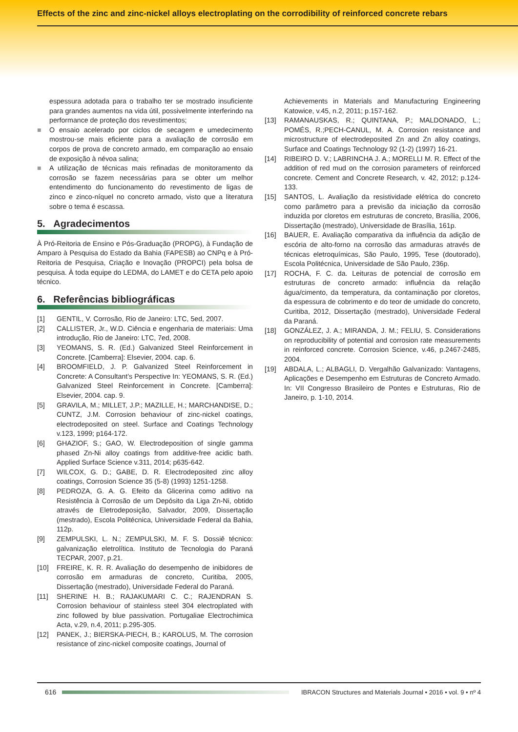Effects of the zinc and zinc-nickel alloys electroplating on the corrodibility of reinforced concrete rebars
espessura adotada para o trabalho ter se mostrado insuficiente para grandes aumentos na vida útil, possivelmente interferindo na performance de proteção dos revestimentos;
■ O ensaio acelerado por ciclos de secagem e umedecimento mostrou-se mais eficiente para a avaliação de corrosão em corpos de prova de concreto armado, em comparação ao ensaio de exposição à névoa salina;
■ A utilização de técnicas mais refinadas de monitoramento da corrosão se fazem necessárias para se obter um melhor entendimento do funcionamento do revestimento de ligas de zinco e zinco-níquel no concreto armado, visto que a literatura sobre o tema é escassa.
5. Agradecimentos
À Pró-Reitoria de Ensino e Pós-Graduação (PROPG), à Fundação de Amparo à Pesquisa do Estado da Bahia (FAPESB) ao CNPq e à Pró-Reitoria de Pesquisa, Criação e Inovação (PROPCI) pela bolsa de pesquisa. À toda equipe do LEDMA, do LAMET e do CETA pelo apoio técnico.
6. Referências bibliográficas
[1] GENTIL, V. Corrosão, Rio de Janeiro: LTC, 5ed, 2007.
[2] CALLISTER, Jr., W.D. Ciência e engenharia de materiais: Uma introdução, Rio de Janeiro: LTC, 7ed, 2008.
[3] YEOMANS, S. R. (Ed.) Galvanized Steel Reinforcement in Concrete. [Camberra]: Elsevier, 2004. cap. 6.
[4] BROOMFIELD, J. P. Galvanized Steel Reinforcement in Concrete: A Consultant’s Perspective In: YEOMANS, S. R. (Ed.) Galvanized Steel Reinforcement in Concrete. [Camberra]: Elsevier, 2004. cap. 9.
[5] GRAVILA, M.; MILLET, J.P.; MAZILLE, H.; MARCHANDISE, D.; CUNTZ, J.M. Corrosion behaviour of zinc-nickel coatings, electrodeposited on steel. Surface and Coatings Technology v.123, 1999; p164-172.
[6] GHAZIOF, S.; GAO, W. Electrodeposition of single gamma phased Zn-Ni alloy coatings from additive-free acidic bath. Applied Surface Science v.311, 2014; p635-642.
[7] WILCOX, G. D.; GABE, D. R. Electrodeposited zinc alloy coatings, Corrosion Science 35 (5-8) (1993) 1251-1258.
[8] PEDROZA, G. A. G. Efeito da Glicerina como aditivo na Resistência à Corrosão de um Depósito da Liga Zn-Ni, obtido através de Eletrodeposição, Salvador, 2009, Dissertação (mestrado), Escola Politécnica, Universidade Federal da Bahia, 112p.
[9] ZEMPULSKI, L. N.; ZEMPULSKI, M. F. S. Dossiê técnico: galvanização eletrolítica. Instituto de Tecnologia do Paraná TECPAR, 2007, p.21.
[10] FREIRE, K. R. R. Avaliação do desempenho de inibidores de corrosão em armaduras de concreto, Curitiba, 2005, Dissertação (mestrado), Universidade Federal do Paraná.
[11] SHERINE H. B.; RAJAKUMARI C. C.; RAJENDRAN S. Corrosion behaviour of stainless steel 304 electroplated with zinc followed by blue passivation. Portugaliae Electrochimica Acta, v.29, n.4, 2011; p.295-305.
[12] PANEK, J.; BIERSKA-PIECH, B.; KAROLUS, M. The corrosion resistance of zinc-nickel composite coatings, Journal of
Achievements in Materials and Manufacturing Engineering Katowice, v.45, n.2, 2011; p.157-162.
[13] RAMANAUSKAS, R.; QUINTANA, P.; MALDONADO, L.; POMÉS, R.;PECH-CANUL, M. A. Corrosion resistance and microstructure of electrodeposited Zn and Zn alloy coatings, Surface and Coatings Technology 92 (1-2) (1997) 16-21.
[14] RIBEIRO D. V.; LABRINCHA J. A.; MORELLI M. R. Effect of the addition of red mud on the corrosion parameters of reinforced concrete. Cement and Concrete Research, v. 42, 2012; p.124-133.
[15] SANTOS, L. Avaliação da resistividade elétrica do concreto como parâmetro para a previsão da iniciação da corrosão induzida por cloretos em estruturas de concreto, Brasília, 2006, Dissertação (mestrado), Universidade de Brasília, 161p.
[16] BAUER, E. Avaliação comparativa da influência da adição de escória de alto-forno na corrosão das armaduras através de técnicas eletroquímicas, São Paulo, 1995, Tese (doutorado), Escola Politécnica, Universidade de São Paulo, 236p.
[17] ROCHA, F. C. da. Leituras de potencial de corrosão em estruturas de concreto armado: influência da relação água/cimento, da temperatura, da contaminação por cloretos, da espessura de cobrimento e do teor de umidade do concreto, Curitiba, 2012, Dissertação (mestrado), Universidade Federal da Paraná.
[18] GONZÁLEZ, J. A.; MIRANDA, J. M.; FELIU, S. Considerations on reproducibility of potential and corrosion rate measurements in reinforced concrete. Corrosion Science, v.46, p.2467-2485, 2004.
[19] ABDALA, L.; ALBAGLI, D. Vergalhão Galvanizado: Vantagens, Aplicações e Desempenho em Estruturas de Concreto Armado. In: VII Congresso Brasileiro de Pontes e Estruturas, Rio de Janeiro, p. 1-10, 2014.
616
IBRACON Structures and Materials Journal • 2016 • vol. 9 • nº 4